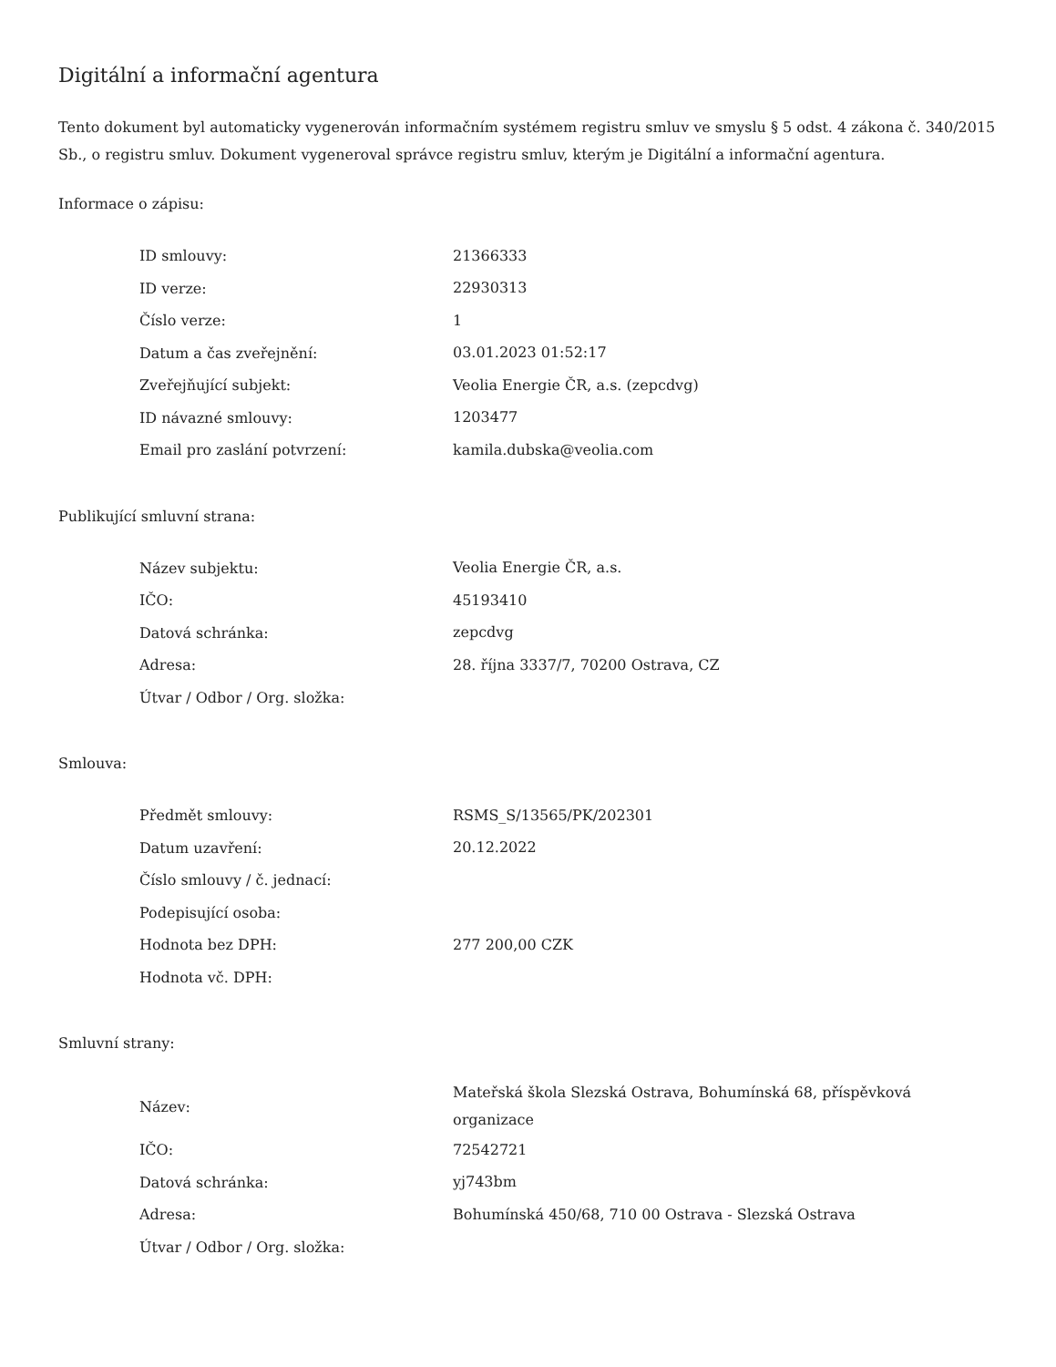Digitální a informační agentura
Tento dokument byl automaticky vygenerován informačním systémem registru smluv ve smyslu § 5 odst. 4 zákona č. 340/2015 Sb., o registru smluv. Dokument vygeneroval správce registru smluv, kterým je Digitální a informační agentura.
Informace o zápisu:
| ID smlouvy: | 21366333 |
| ID verze: | 22930313 |
| Číslo verze: | 1 |
| Datum a čas zveřejnění: | 03.01.2023 01:52:17 |
| Zveřejňující subjekt: | Veolia Energie ČR, a.s. (zepcdvg) |
| ID návazné smlouvy: | 1203477 |
| Email pro zaslání potvrzení: | kamila.dubska@veolia.com |
Publikující smluvní strana:
| Název subjektu: | Veolia Energie ČR, a.s. |
| IČO: | 45193410 |
| Datová schránka: | zepcdvg |
| Adresa: | 28. října 3337/7, 70200 Ostrava, CZ |
| Útvar / Odbor / Org. složka: | |
Smlouva:
| Předmět smlouvy: | RSMS_S/13565/PK/202301 |
| Datum uzavření: | 20.12.2022 |
| Číslo smlouvy / č. jednací: | |
| Podepisující osoba: | |
| Hodnota bez DPH: | 277 200,00 CZK |
| Hodnota vč. DPH: | |
Smluvní strany:
| Název: | Mateřská škola Slezská Ostrava, Bohumínská 68, příspěvková organizace |
| IČO: | 72542721 |
| Datová schránka: | yj743bm |
| Adresa: | Bohumínská 450/68, 710 00 Ostrava - Slezská Ostrava |
| Útvar / Odbor / Org. složka: | |